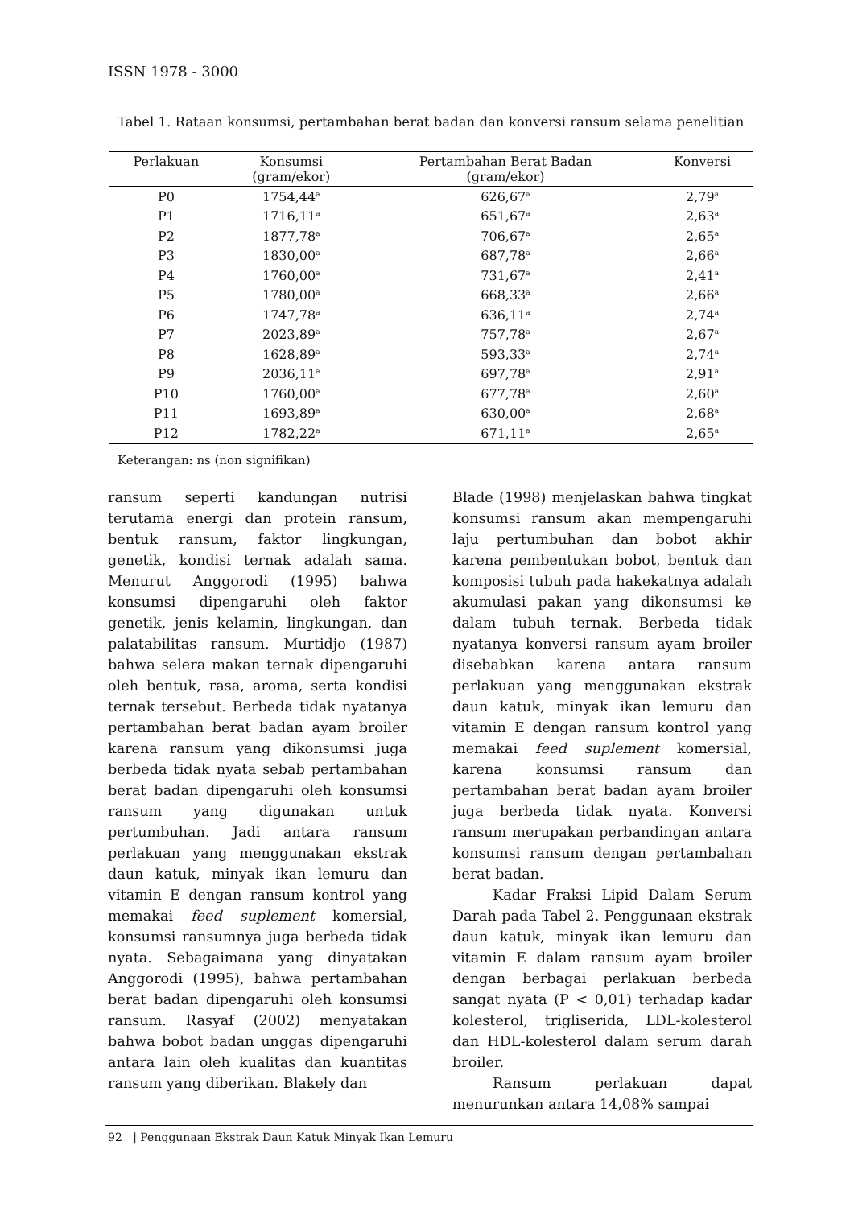ISSN 1978 - 3000
Tabel 1. Rataan konsumsi, pertambahan berat badan dan konversi ransum selama penelitian
| Perlakuan | Konsumsi (gram/ekor) | Pertambahan Berat Badan (gram/ekor) | Konversi |
| --- | --- | --- | --- |
| P0 | 1754,44<sup>a</sup> | 626,67<sup>a</sup> | 2,79<sup>a</sup> |
| P1 | 1716,11<sup>a</sup> | 651,67<sup>a</sup> | 2,63<sup>a</sup> |
| P2 | 1877,78<sup>a</sup> | 706,67<sup>a</sup> | 2,65<sup>a</sup> |
| P3 | 1830,00<sup>a</sup> | 687,78<sup>a</sup> | 2,66<sup>a</sup> |
| P4 | 1760,00<sup>a</sup> | 731,67<sup>a</sup> | 2,41<sup>a</sup> |
| P5 | 1780,00<sup>a</sup> | 668,33<sup>a</sup> | 2,66<sup>a</sup> |
| P6 | 1747,78<sup>a</sup> | 636,11<sup>a</sup> | 2,74<sup>a</sup> |
| P7 | 2023,89<sup>a</sup> | 757,78<sup>a</sup> | 2,67<sup>a</sup> |
| P8 | 1628,89<sup>a</sup> | 593,33<sup>a</sup> | 2,74<sup>a</sup> |
| P9 | 2036,11<sup>a</sup> | 697,78<sup>a</sup> | 2,91<sup>a</sup> |
| P10 | 1760,00<sup>a</sup> | 677,78<sup>a</sup> | 2,60<sup>a</sup> |
| P11 | 1693,89<sup>a</sup> | 630,00<sup>a</sup> | 2,68<sup>a</sup> |
| P12 | 1782,22<sup>a</sup> | 671,11<sup>a</sup> | 2,65<sup>a</sup> |
Keterangan: ns (non signifikan)
ransum seperti kandungan nutrisi terutama energi dan protein ransum, bentuk ransum, faktor lingkungan, genetik, kondisi ternak adalah sama. Menurut Anggorodi (1995) bahwa konsumsi dipengaruhi oleh faktor genetik, jenis kelamin, lingkungan, dan palatabilitas ransum. Murtidjo (1987) bahwa selera makan ternak dipengaruhi oleh bentuk, rasa, aroma, serta kondisi ternak tersebut. Berbeda tidak nyatanya pertambahan berat badan ayam broiler karena ransum yang dikonsumsi juga berbeda tidak nyata sebab pertambahan berat badan dipengaruhi oleh konsumsi ransum yang digunakan untuk pertumbuhan. Jadi antara ransum perlakuan yang menggunakan ekstrak daun katuk, minyak ikan lemuru dan vitamin E dengan ransum kontrol yang memakai feed suplement komersial, konsumsi ransumnya juga berbeda tidak nyata. Sebagaimana yang dinyatakan Anggorodi (1995), bahwa pertambahan berat badan dipengaruhi oleh konsumsi ransum. Rasyaf (2002) menyatakan bahwa bobot badan unggas dipengaruhi antara lain oleh kualitas dan kuantitas ransum yang diberikan. Blakely dan
Blade (1998) menjelaskan bahwa tingkat konsumsi ransum akan mempengaruhi laju pertumbuhan dan bobot akhir karena pembentukan bobot, bentuk dan komposisi tubuh pada hakekatnya adalah akumulasi pakan yang dikonsumsi ke dalam tubuh ternak. Berbeda tidak nyatanya konversi ransum ayam broiler disebabkan karena antara ransum perlakuan yang menggunakan ekstrak daun katuk, minyak ikan lemuru dan vitamin E dengan ransum kontrol yang memakai feed suplement komersial, karena konsumsi ransum dan pertambahan berat badan ayam broiler juga berbeda tidak nyata. Konversi ransum merupakan perbandingan antara konsumsi ransum dengan pertambahan berat badan.
Kadar Fraksi Lipid Dalam Serum Darah pada Tabel 2. Penggunaan ekstrak daun katuk, minyak ikan lemuru dan vitamin E dalam ransum ayam broiler dengan berbagai perlakuan berbeda sangat nyata (P < 0,01) terhadap kadar kolesterol, trigliserida, LDL-kolesterol dan HDL-kolesterol dalam serum darah broiler.
Ransum perlakuan dapat menurunkan antara 14,08% sampai
92 | Penggunaan Ekstrak Daun Katuk Minyak Ikan Lemuru